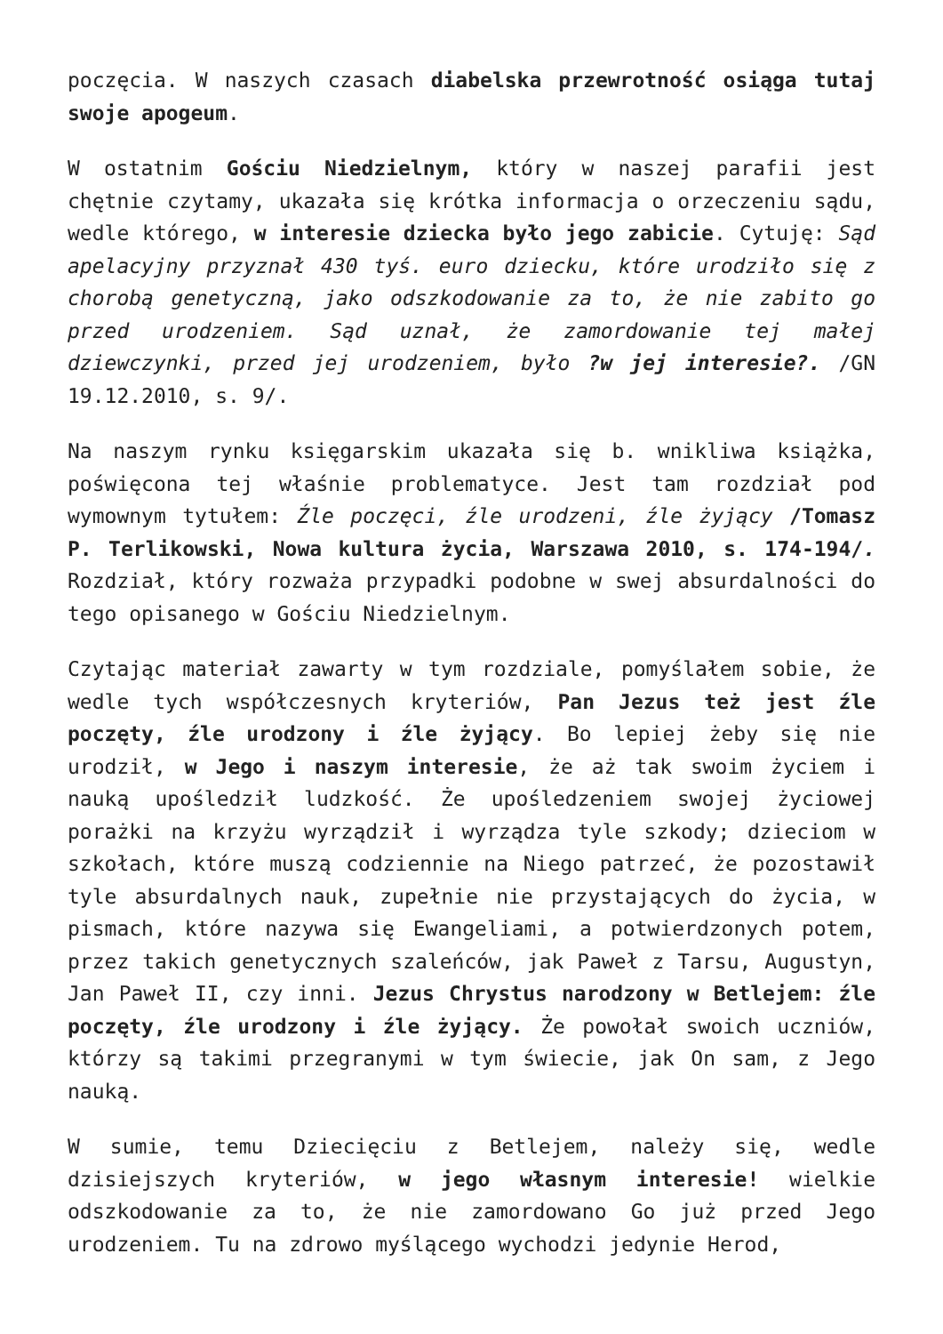poczęcia. W naszych czasach diabelska przewrotność osiąga tutaj swoje apogeum.
W ostatnim Gościu Niedzielnym, który w naszej parafii jest chętnie czytamy, ukazała się krótka informacja o orzeczeniu sądu, wedle którego, w interesie dziecka było jego zabicie. Cytuję: Sąd apelacyjny przyznał 430 tyś. euro dziecku, które urodziło się z chorobą genetyczną, jako odszkodowanie za to, że nie zabito go przed urodzeniem. Sąd uznał, że zamordowanie tej małej dziewczynki, przed jej urodzeniem, było ?w jej interesie?. /GN 19.12.2010, s. 9/.
Na naszym rynku księgarskim ukazała się b. wnikliwa książka, poświęcona tej właśnie problematyce. Jest tam rozdział pod wymownym tytułem: Źle poczęci, źle urodzeni, źle żyjący /Tomasz P. Terlikowski, Nowa kultura życia, Warszawa 2010, s. 174-194/. Rozdział, który rozważa przypadki podobne w swej absurdalności do tego opisanego w Gościu Niedzielnym.
Czytając materiał zawarty w tym rozdziale, pomyślałem sobie, że wedle tych współczesnych kryteriów, Pan Jezus też jest źle poczęty, źle urodzony i źle żyjący. Bo lepiej żeby się nie urodził, w Jego i naszym interesie, że aż tak swoim życiem i nauką upośledził ludzkość. Że upośledzeniem swojej życiowej porażki na krzyżu wyrządził i wyrządza tyle szkody; dzieciom w szkołach, które muszą codziennie na Niego patrzeć, że pozostawił tyle absurdalnych nauk, zupełnie nie przystających do życia, w pismach, które nazywa się Ewangeliami, a potwierdzonych potem, przez takich genetycznych szaleńców, jak Paweł z Tarsu, Augustyn, Jan Paweł II, czy inni. Jezus Chrystus narodzony w Betlejem: źle poczęty, źle urodzony i źle żyjący. Że powołał swoich uczniów, którzy są takimi przegranymi w tym świecie, jak On sam, z Jego nauką.
W sumie, temu Dziecięciu z Betlejem, należy się, wedle dzisiejszych kryteriów, w jego własnym interesie! wielkie odszkodowanie za to, że nie zamordowano Go już przed Jego urodzeniem. Tu na zdrowo myślącego wychodzi jedynie Herod,